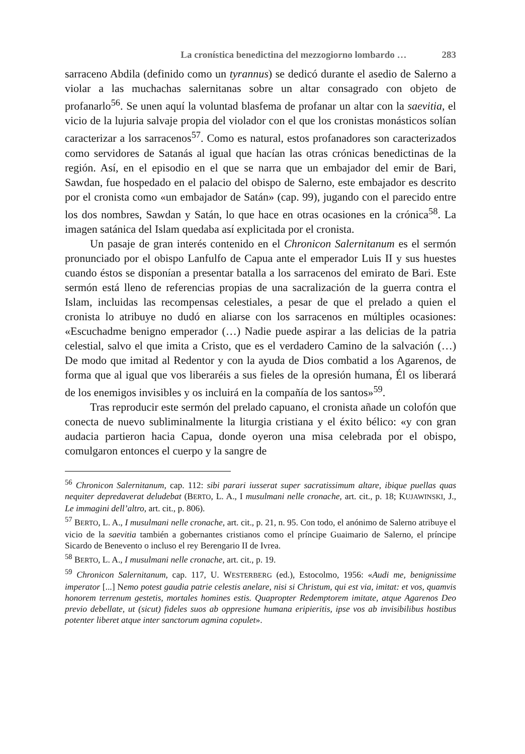La cronística benedictina del mezzogiorno lombardo … 283
sarraceno Abdila (definido como un tyrannus) se dedicó durante el asedio de Salerno a violar a las muchachas salernitanas sobre un altar consagrado con objeto de profanarlo<sup>56</sup>. Se unen aquí la voluntad blasfema de profanar un altar con la saevitia, el vicio de la lujuria salvaje propia del violador con el que los cronistas monásticos solían caracterizar a los sarracenos<sup>57</sup>. Como es natural, estos profanadores son caracterizados como servidores de Satanás al igual que hacían las otras crónicas benedictinas de la región. Así, en el episodio en el que se narra que un embajador del emir de Bari, Sawdan, fue hospedado en el palacio del obispo de Salerno, este embajador es descrito por el cronista como «un embajador de Satán» (cap. 99), jugando con el parecido entre los dos nombres, Sawdan y Satán, lo que hace en otras ocasiones en la crónica<sup>58</sup>. La imagen satánica del Islam quedaba así explicitada por el cronista.
Un pasaje de gran interés contenido en el Chronicon Salernitanum es el sermón pronunciado por el obispo Lanfulfo de Capua ante el emperador Luis II y sus huestes cuando éstos se disponían a presentar batalla a los sarracenos del emirato de Bari. Este sermón está lleno de referencias propias de una sacralización de la guerra contra el Islam, incluidas las recompensas celestiales, a pesar de que el prelado a quien el cronista lo atribuye no dudó en aliarse con los sarracenos en múltiples ocasiones: «Escuchadme benigno emperador (…) Nadie puede aspirar a las delicias de la patria celestial, salvo el que imita a Cristo, que es el verdadero Camino de la salvación (…) De modo que imitad al Redentor y con la ayuda de Dios combatid a los Agarenos, de forma que al igual que vos liberaréis a sus fieles de la opresión humana, Él os liberará de los enemigos invisibles y os incluirá en la compañía de los santos»<sup>59</sup>.
Tras reproducir este sermón del prelado capuano, el cronista añade un colofón que conecta de nuevo subliminalmente la liturgia cristiana y el éxito bélico: «y con gran audacia partieron hacia Capua, donde oyeron una misa celebrada por el obispo, comulgaron entonces el cuerpo y la sangre de
<sup>56</sup> Chronicon Salernitanum, cap. 112: sibi parari iusserat super sacratissimum altare, ibique puellas quas nequiter depredaverat deludebat (BERTO, L. A., I musulmani nelle cronache, art. cit., p. 18; KUJAWINSKI, J., Le immagini dell’altro, art. cit., p. 806).
<sup>57</sup> BERTO, L. A., I musulmani nelle cronache, art. cit., p. 21, n. 95. Con todo, el anónimo de Salerno atribuye el vicio de la saevitia también a gobernantes cristianos como el príncipe Guaimario de Salerno, el príncipe Sicardo de Benevento o incluso el rey Berengario II de Ivrea.
<sup>58</sup> BERTO, L. A., I musulmani nelle cronache, art. cit., p. 19.
<sup>59</sup> Chronicon Salernitanum, cap. 117, U. WESTERBERG (ed.), Estocolmo, 1956: «Audi me, benignissime imperator [...] Nemo potest gaudia patrie celestis anelare, nisi si Christum, qui est via, imitat: et vos, quamvis honorem terrenum gestetis, mortales homines estis. Quapropter Redemptorem imitate, atque Agarenos Deo previo debellate, ut (sicut) fideles suos ab oppresione humana eripieritis, ipse vos ab invisibilibus hostibus potenter liberet atque inter sanctorum agmina copulet».